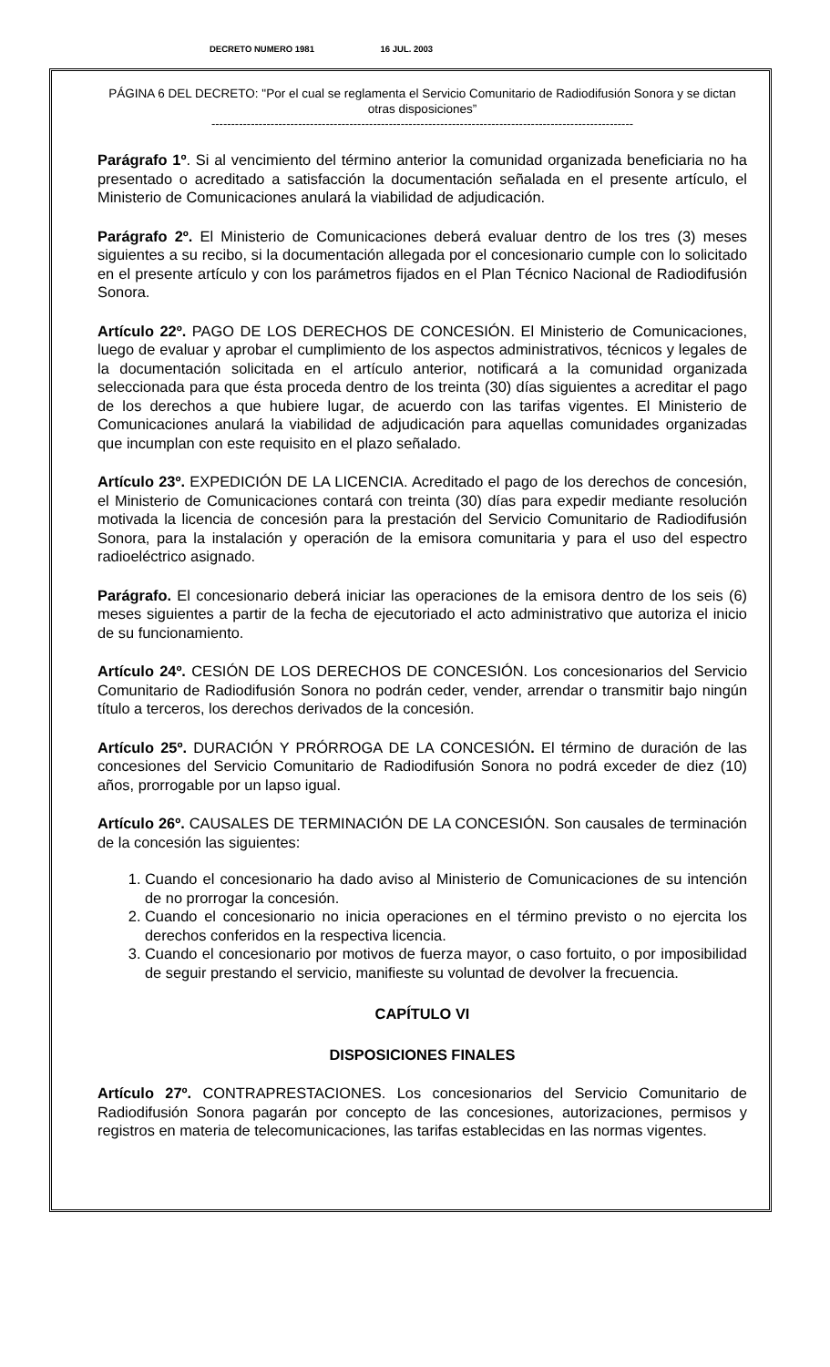DECRETO NUMERO 1981 16 JUL. 2003
PÁGINA 6 DEL DECRETO: "Por el cual se reglamenta el Servicio Comunitario de Radiodifusión Sonora y se dictan otras disposiciones”
-----------------------------------------------------------------------------------------------------------
Parágrafo 1º. Si al vencimiento del término anterior la comunidad organizada beneficiaria no ha presentado o acreditado a satisfacción la documentación señalada en el presente artículo, el Ministerio de Comunicaciones anulará la viabilidad de adjudicación.
Parágrafo 2º. El Ministerio de Comunicaciones deberá evaluar dentro de los tres (3) meses siguientes a su recibo, si la documentación allegada por el concesionario cumple con lo solicitado en el presente artículo y con los parámetros fijados en el Plan Técnico Nacional de Radiodifusión Sonora.
Artículo 22º. PAGO DE LOS DERECHOS DE CONCESIÓN. El Ministerio de Comunicaciones, luego de evaluar y aprobar el cumplimiento de los aspectos administrativos, técnicos y legales de la documentación solicitada en el artículo anterior, notificará a la comunidad organizada seleccionada para que ésta proceda dentro de los treinta (30) días siguientes a acreditar el pago de los derechos a que hubiere lugar, de acuerdo con las tarifas vigentes. El Ministerio de Comunicaciones anulará la viabilidad de adjudicación para aquellas comunidades organizadas que incumplan con este requisito en el plazo señalado.
Artículo 23º. EXPEDICIÓN DE LA LICENCIA. Acreditado el pago de los derechos de concesión, el Ministerio de Comunicaciones contará con treinta (30) días para expedir mediante resolución motivada la licencia de concesión para la prestación del Servicio Comunitario de Radiodifusión Sonora, para la instalación y operación de la emisora comunitaria y para el uso del espectro radioeléctrico asignado.
Parágrafo. El concesionario deberá iniciar las operaciones de la emisora dentro de los seis (6) meses siguientes a partir de la fecha de ejecutoriado el acto administrativo que autoriza el inicio de su funcionamiento.
Artículo 24º. CESIÓN DE LOS DERECHOS DE CONCESIÓN. Los concesionarios del Servicio Comunitario de Radiodifusión Sonora no podrán ceder, vender, arrendar o transmitir bajo ningún título a terceros, los derechos derivados de la concesión.
Artículo 25º. DURACIÓN Y PRÓRROGA DE LA CONCESIÓN. El término de duración de las concesiones del Servicio Comunitario de Radiodifusión Sonora no podrá exceder de diez (10) años, prorrogable por un lapso igual.
Artículo 26º. CAUSALES DE TERMINACIÓN DE LA CONCESIÓN. Son causales de terminación de la concesión las siguientes:
1. Cuando el concesionario ha dado aviso al Ministerio de Comunicaciones de su intención de no prorrogar la concesión.
2. Cuando el concesionario no inicia operaciones en el término previsto o no ejercita los derechos conferidos en la respectiva licencia.
3. Cuando el concesionario por motivos de fuerza mayor, o caso fortuito, o por imposibilidad de seguir prestando el servicio, manifieste su voluntad de devolver la frecuencia.
CAPÍTULO VI
DISPOSICIONES FINALES
Artículo 27º. CONTRAPRESTACIONES. Los concesionarios del Servicio Comunitario de Radiodifusión Sonora pagarán por concepto de las concesiones, autorizaciones, permisos y registros en materia de telecomunicaciones, las tarifas establecidas en las normas vigentes.